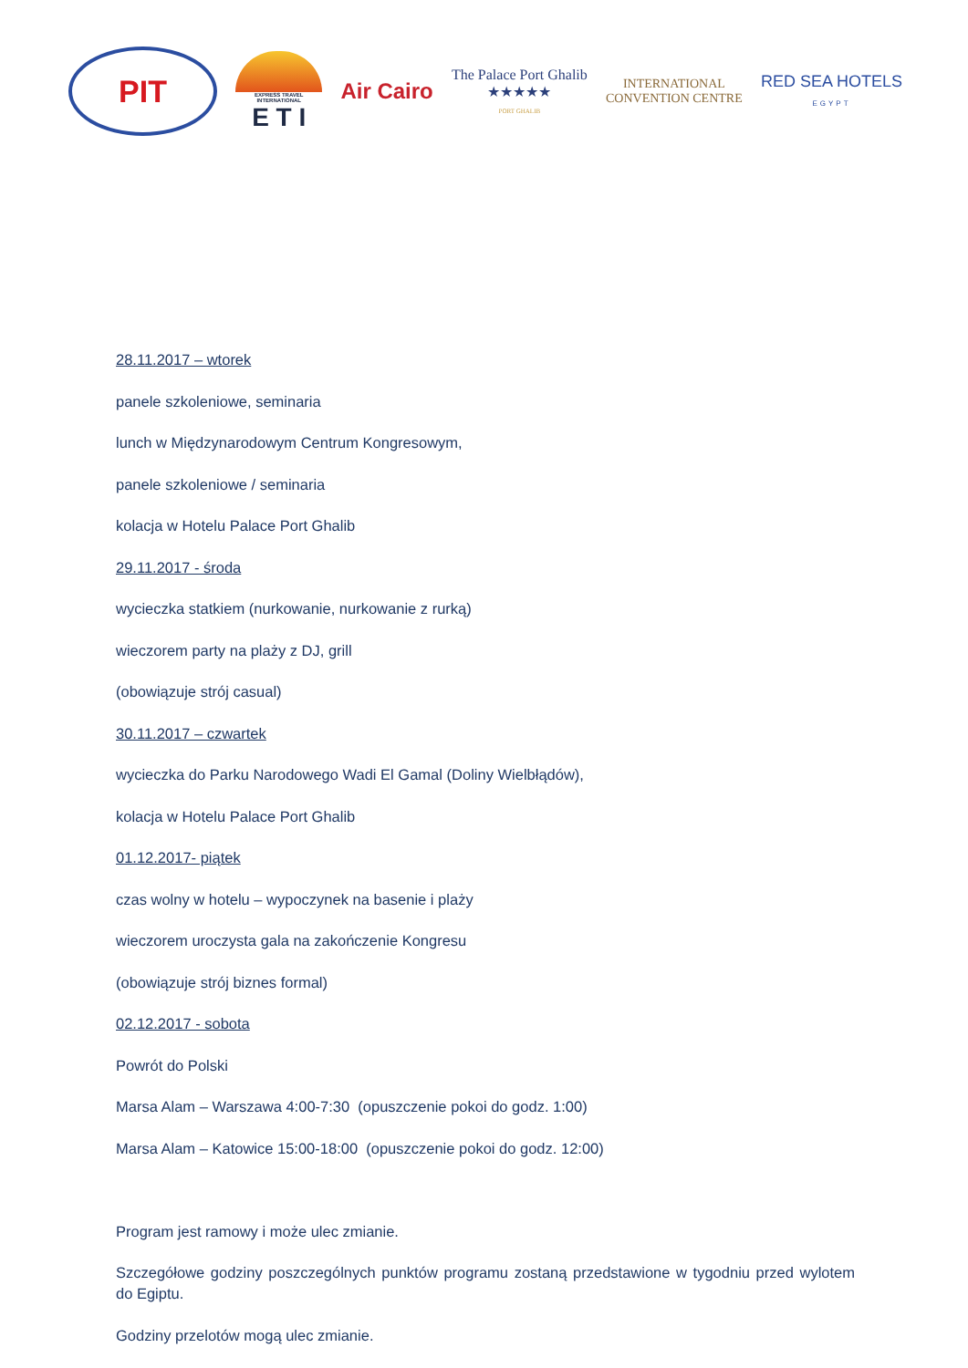PIT
EXPRESS TRAVEL INTERNATIONAL
E T I
Air Cairo
The Palace Port Ghalib
★★★★★
PORT GHALIB
INTERNATIONAL
CONVENTION CENTRE
RED SEA HOTELS
EGYPT
28.11.2017 – wtorek
panele szkoleniowe, seminaria
lunch w Międzynarodowym Centrum Kongresowym,
panele szkoleniowe / seminaria
kolacja w Hotelu Palace Port Ghalib
29.11.2017 - środa
wycieczka statkiem (nurkowanie, nurkowanie z rurką)
wieczorem party na plaży z DJ, grill
(obowiązuje strój casual)
30.11.2017 – czwartek
wycieczka do Parku Narodowego Wadi El Gamal (Doliny Wielbłądów),
kolacja w Hotelu Palace Port Ghalib
01.12.2017- piątek
czas wolny w hotelu – wypoczynek na basenie i plaży
wieczorem uroczysta gala na zakończenie Kongresu
(obowiązuje strój biznes formal)
02.12.2017 - sobota
Powrót do Polski
Marsa Alam – Warszawa 4:00-7:30 (opuszczenie pokoi do godz. 1:00)
Marsa Alam – Katowice 15:00-18:00 (opuszczenie pokoi do godz. 12:00)
Program jest ramowy i może ulec zmianie.
Szczegółowe godziny poszczególnych punktów programu zostaną przedstawione w tygodniu przed wylotem do Egiptu.
Godziny przelotów mogą ulec zmianie.